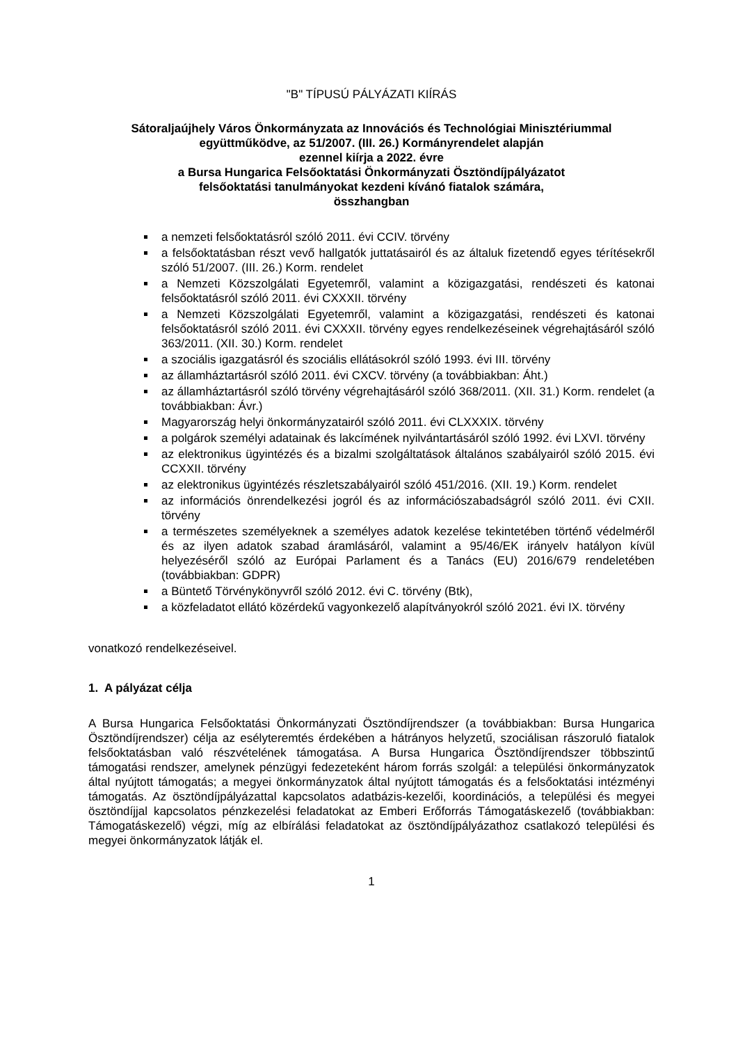"B" TÍPUSÚ PÁLYÁZATI KIÍRÁS
Sátoraljaújhely Város Önkormányzata az Innovációs és Technológiai Minisztériummal
együttműködve, az 51/2007. (III. 26.) Kormányrendelet alapján
ezennel kiírja a 2022. évre
a Bursa Hungarica Felsőoktatási Önkormányzati Ösztöndíjpályázatot
felsőoktatási tanulmányokat kezdeni kívánó fiatalok számára,
összhangban
a nemzeti felsőoktatásról szóló 2011. évi CCIV. törvény
a felsőoktatásban részt vevő hallgatók juttatásairól és az általuk fizetendő egyes térítésekről szóló 51/2007. (III. 26.) Korm. rendelet
a Nemzeti Közszolgálati Egyetemről, valamint a közigazgatási, rendészeti és katonai felsőoktatásról szóló 2011. évi CXXXII. törvény
a Nemzeti Közszolgálati Egyetemről, valamint a közigazgatási, rendészeti és katonai felsőoktatásról szóló 2011. évi CXXXII. törvény egyes rendelkezéseinek végrehajtásáról szóló 363/2011. (XII. 30.) Korm. rendelet
a szociális igazgatásról és szociális ellátásokról szóló 1993. évi III. törvény
az államháztartásról szóló 2011. évi CXCV. törvény (a továbbiakban: Áht.)
az államháztartásról szóló törvény végrehajtásáról szóló 368/2011. (XII. 31.) Korm. rendelet (a továbbiakban: Ávr.)
Magyarország helyi önkormányzatairól szóló 2011. évi CLXXXIX. törvény
a polgárok személyi adatainak és lakcímének nyilvántartásáról szóló 1992. évi LXVI. törvény
az elektronikus ügyintézés és a bizalmi szolgáltatások általános szabályairól szóló 2015. évi CCXXII. törvény
az elektronikus ügyintézés részletszabályairól szóló 451/2016. (XII. 19.) Korm. rendelet
az információs önrendelkezési jogról és az információszabadságról szóló 2011. évi CXII. törvény
a természetes személyeknek a személyes adatok kezelése tekintetében történő védelméről és az ilyen adatok szabad áramlásáról, valamint a 95/46/EK irányelv hatályon kívül helyezéséről szóló az Európai Parlament és a Tanács (EU) 2016/679 rendeletében (továbbiakban: GDPR)
a Büntető Törvénykönyvről szóló 2012. évi C. törvény (Btk),
a közfeladatot ellátó közérdekű vagyonkezelő alapítványokról szóló 2021. évi IX. törvény
vonatkozó rendelkezéseivel.
1. A pályázat célja
A Bursa Hungarica Felsőoktatási Önkormányzati Ösztöndíjrendszer (a továbbiakban: Bursa Hungarica Ösztöndíjrendszer) célja az esélyteremtés érdekében a hátrányos helyzetű, szociálisan rászoruló fiatalok felsőoktatásban való részvételének támogatása. A Bursa Hungarica Ösztöndíjrendszer többszintű támogatási rendszer, amelynek pénzügyi fedezeteként három forrás szolgál: a települési önkormányzatok által nyújtott támogatás; a megyei önkormányzatok által nyújtott támogatás és a felsőoktatási intézményi támogatás. Az ösztöndíjpályázattal kapcsolatos adatbázis-kezelői, koordinációs, a települési és megyei ösztöndíjjal kapcsolatos pénzkezelési feladatokat az Emberi Erőforrás Támogatáskezelő (továbbiakban: Támogatáskezelő) végzi, míg az elbírálási feladatokat az ösztöndíjpályázathoz csatlakozó települési és megyei önkormányzatok látják el.
1